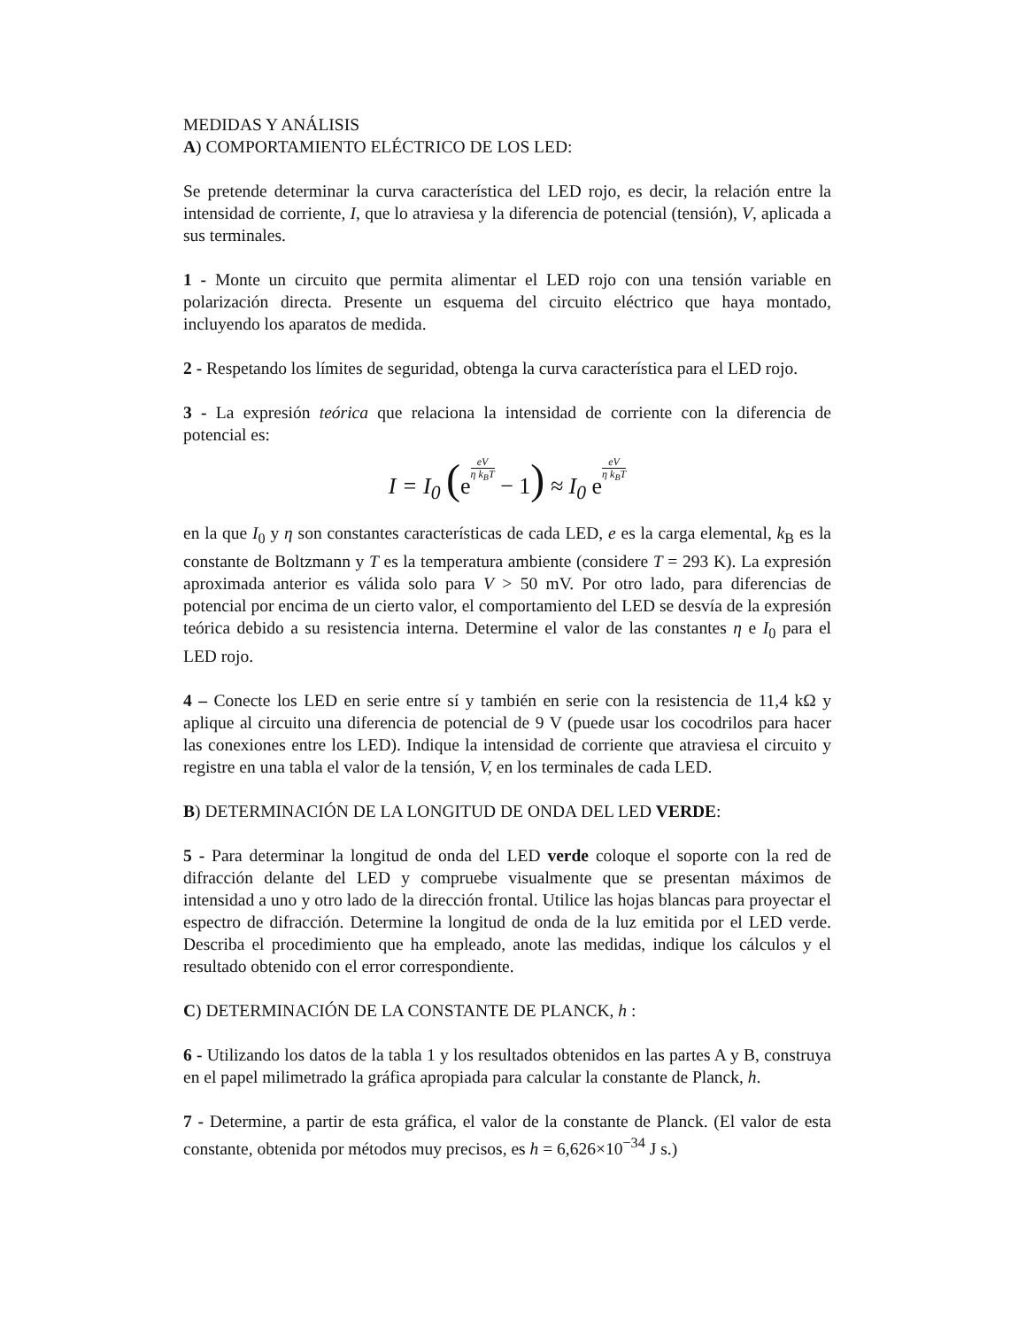MEDIDAS Y ANÁLISIS
A) COMPORTAMIENTO ELÉCTRICO DE LOS LED:
Se pretende determinar la curva característica del LED rojo, es decir, la relación entre la intensidad de corriente, I, que lo atraviesa y la diferencia de potencial (tensión), V, aplicada a sus terminales.
1 - Monte un circuito que permita alimentar el LED rojo con una tensión variable en polarización directa. Presente un esquema del circuito eléctrico que haya montado, incluyendo los aparatos de medida.
2 - Respetando los límites de seguridad, obtenga la curva característica para el LED rojo.
3 - La expresión teórica que relaciona la intensidad de corriente con la diferencia de potencial es:
I = I<sub>0</sub> (eeV η k<sub>B</sub>T − 1) ≈ I<sub>0</sub> eeV η k<sub>B</sub>T
en la que I<sub>0</sub> y η son constantes características de cada LED, e es la carga elemental, k<sub>B</sub> es la constante de Boltzmann y T es la temperatura ambiente (considere T = 293 K). La expresión aproximada anterior es válida solo para V > 50 mV. Por otro lado, para diferencias de potencial por encima de un cierto valor, el comportamiento del LED se desvía de la expresión teórica debido a su resistencia interna. Determine el valor de las constantes η e I<sub>0</sub> para el LED rojo.
4 – Conecte los LED en serie entre sí y también en serie con la resistencia de 11,4 kΩ y aplique al circuito una diferencia de potencial de 9 V (puede usar los cocodrilos para hacer las conexiones entre los LED). Indique la intensidad de corriente que atraviesa el circuito y registre en una tabla el valor de la tensión, V, en los terminales de cada LED.
B) DETERMINACIÓN DE LA LONGITUD DE ONDA DEL LED VERDE:
5 - Para determinar la longitud de onda del LED verde coloque el soporte con la red de difracción delante del LED y compruebe visualmente que se presentan máximos de intensidad a uno y otro lado de la dirección frontal. Utilice las hojas blancas para proyectar el espectro de difracción. Determine la longitud de onda de la luz emitida por el LED verde. Describa el procedimiento que ha empleado, anote las medidas, indique los cálculos y el resultado obtenido con el error correspondiente.
C) DETERMINACIÓN DE LA CONSTANTE DE PLANCK, h :
6 - Utilizando los datos de la tabla 1 y los resultados obtenidos en las partes A y B, construya en el papel milimetrado la gráfica apropiada para calcular la constante de Planck, h.
7 - Determine, a partir de esta gráfica, el valor de la constante de Planck. (El valor de esta constante, obtenida por métodos muy precisos, es h = 6,626×10<sup>−34</sup> J s.)